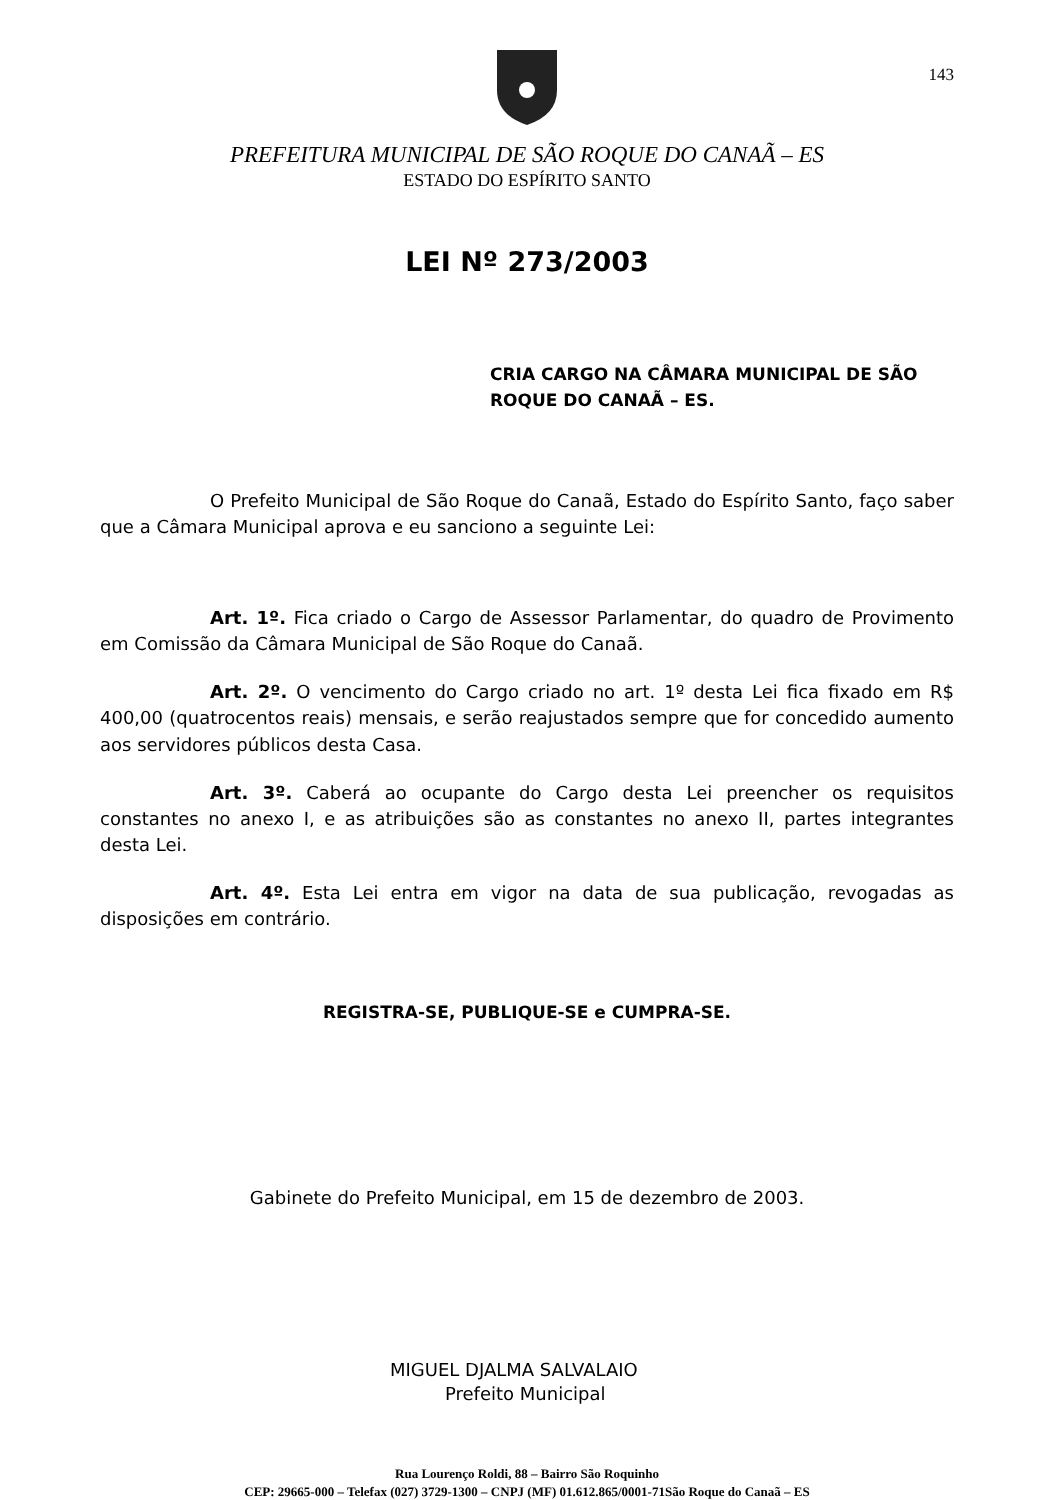143
PREFEITURA MUNICIPAL DE SÃO ROQUE DO CANAÃ – ES
ESTADO DO ESPÍRITO SANTO
LEI Nº 273/2003
CRIA CARGO NA CÂMARA MUNICIPAL DE SÃO ROQUE DO CANAÃ – ES.
O Prefeito Municipal de São Roque do Canaã, Estado do Espírito Santo, faço saber que a Câmara Municipal aprova e eu sanciono a seguinte Lei:
Art. 1º. Fica criado o Cargo de Assessor Parlamentar, do quadro de Provimento em Comissão da Câmara Municipal de São Roque do Canaã.
Art. 2º. O vencimento do Cargo criado no art. 1º desta Lei fica fixado em R$ 400,00 (quatrocentos reais) mensais, e serão reajustados sempre que for concedido aumento aos servidores públicos desta Casa.
Art. 3º. Caberá ao ocupante do Cargo desta Lei preencher os requisitos constantes no anexo I, e as atribuições são as constantes no anexo II, partes integrantes desta Lei.
Art. 4º. Esta Lei entra em vigor na data de sua publicação, revogadas as disposições em contrário.
REGISTRA-SE, PUBLIQUE-SE e CUMPRA-SE.
Gabinete do Prefeito Municipal, em 15 de dezembro de 2003.
MIGUEL DJALMA SALVALAIO
Prefeito Municipal
Rua Lourenço Roldi, 88 – Bairro São Roquinho
CEP: 29665-000 – Telefax (027) 3729-1300 – CNPJ (MF) 01.612.865/0001-71São Roque do Canaã – ES